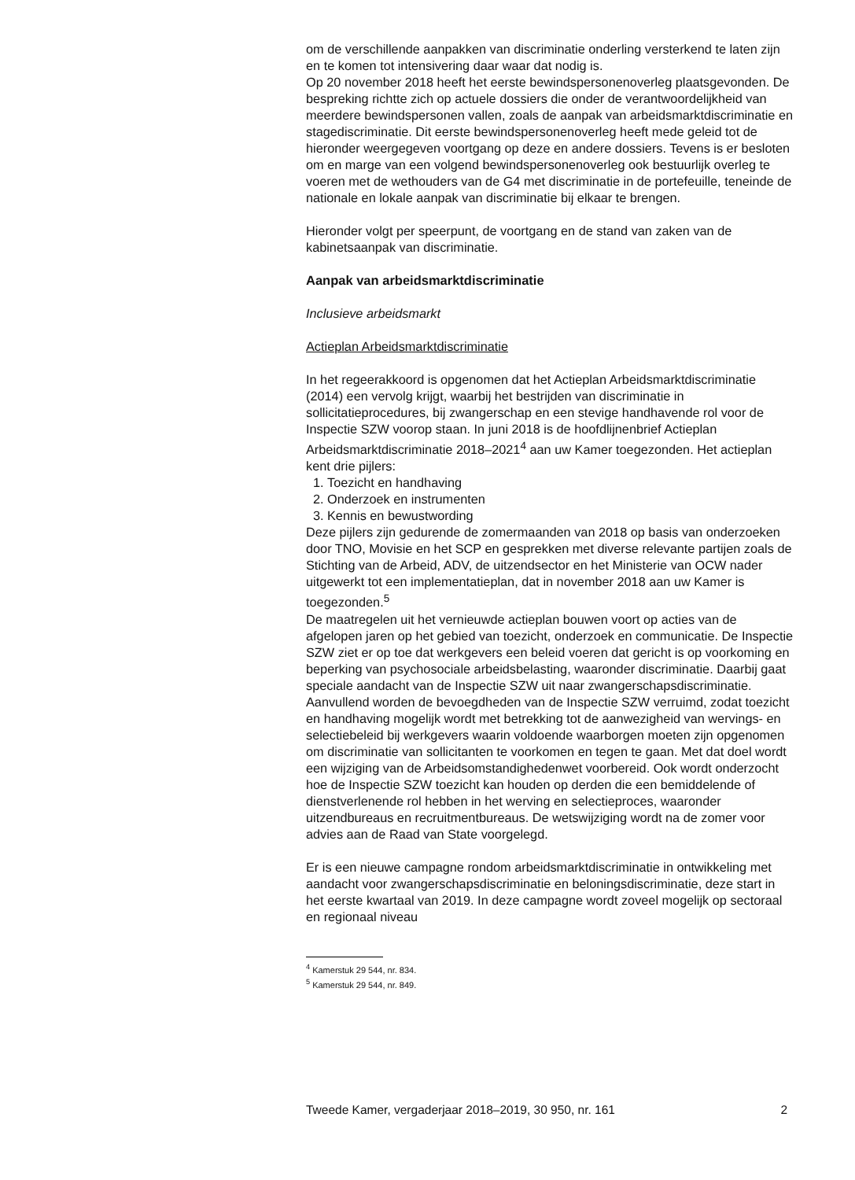om de verschillende aanpakken van discriminatie onderling versterkend te laten zijn en te komen tot intensivering daar waar dat nodig is.
Op 20 november 2018 heeft het eerste bewindspersonenoverleg plaatsgevonden. De bespreking richtte zich op actuele dossiers die onder de verantwoordelijkheid van meerdere bewindspersonen vallen, zoals de aanpak van arbeidsmarktdiscriminatie en stagediscriminatie. Dit eerste bewindspersonenoverleg heeft mede geleid tot de hieronder weergegeven voortgang op deze en andere dossiers. Tevens is er besloten om en marge van een volgend bewindspersonenoverleg ook bestuurlijk overleg te voeren met de wethouders van de G4 met discriminatie in de portefeuille, teneinde de nationale en lokale aanpak van discriminatie bij elkaar te brengen.
Hieronder volgt per speerpunt, de voortgang en de stand van zaken van de kabinetsaanpak van discriminatie.
Aanpak van arbeidsmarktdiscriminatie
Inclusieve arbeidsmarkt
Actieplan Arbeidsmarktdiscriminatie
In het regeerakkoord is opgenomen dat het Actieplan Arbeidsmarktdiscriminatie (2014) een vervolg krijgt, waarbij het bestrijden van discriminatie in sollicitatieprocedures, bij zwangerschap en een stevige handhavende rol voor de Inspectie SZW voorop staan. In juni 2018 is de hoofdlijnenbrief Actieplan Arbeidsmarktdiscriminatie 2018–2021<sup>4</sup> aan uw Kamer toegezonden. Het actieplan kent drie pijlers:
1. Toezicht en handhaving
2. Onderzoek en instrumenten
3. Kennis en bewustwording
Deze pijlers zijn gedurende de zomermaanden van 2018 op basis van onderzoeken door TNO, Movisie en het SCP en gesprekken met diverse relevante partijen zoals de Stichting van de Arbeid, ADV, de uitzendsector en het Ministerie van OCW nader uitgewerkt tot een implementatieplan, dat in november 2018 aan uw Kamer is toegezonden.<sup>5</sup>
De maatregelen uit het vernieuwde actieplan bouwen voort op acties van de afgelopen jaren op het gebied van toezicht, onderzoek en communicatie. De Inspectie SZW ziet er op toe dat werkgevers een beleid voeren dat gericht is op voorkoming en beperking van psychosociale arbeidsbelasting, waaronder discriminatie. Daarbij gaat speciale aandacht van de Inspectie SZW uit naar zwangerschapsdiscriminatie. Aanvullend worden de bevoegdheden van de Inspectie SZW verruimd, zodat toezicht en handhaving mogelijk wordt met betrekking tot de aanwezigheid van wervings- en selectiebeleid bij werkgevers waarin voldoende waarborgen moeten zijn opgenomen om discriminatie van sollicitanten te voorkomen en tegen te gaan. Met dat doel wordt een wijziging van de Arbeidsomstandighedenwet voorbereid. Ook wordt onderzocht hoe de Inspectie SZW toezicht kan houden op derden die een bemiddelende of dienstverlenende rol hebben in het werving en selectieproces, waaronder uitzendbureaus en recruitmentbureaus. De wetswijziging wordt na de zomer voor advies aan de Raad van State voorgelegd.
Er is een nieuwe campagne rondom arbeidsmarktdiscriminatie in ontwikkeling met aandacht voor zwangerschapsdiscriminatie en beloningsdiscriminatie, deze start in het eerste kwartaal van 2019. In deze campagne wordt zoveel mogelijk op sectoraal en regionaal niveau
<sup>4</sup> Kamerstuk 29 544, nr. 834.
<sup>5</sup> Kamerstuk 29 544, nr. 849.
Tweede Kamer, vergaderjaar 2018–2019, 30 950, nr. 161 2